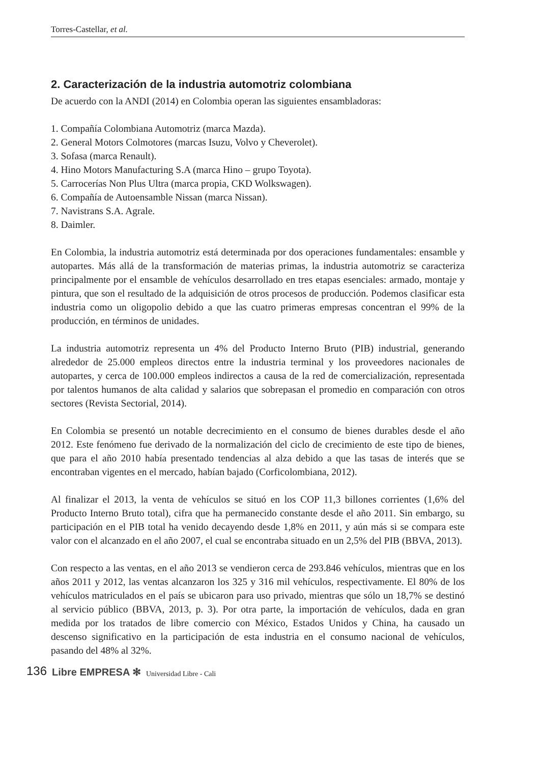Torres-Castellar, et al.
2. Caracterización de la industria automotriz colombiana
De acuerdo con la ANDI (2014) en Colombia operan las siguientes ensambladoras:
1. Compañía Colombiana Automotriz (marca Mazda).
2. General Motors Colmotores (marcas Isuzu, Volvo y Cheverolet).
3. Sofasa (marca Renault).
4. Hino Motors Manufacturing S.A (marca Hino – grupo Toyota).
5. Carrocerías Non Plus Ultra (marca propia, CKD Wolkswagen).
6. Compañía de Autoensamble Nissan (marca Nissan).
7. Navistrans S.A. Agrale.
8. Daimler.
En Colombia, la industria automotriz está determinada por dos operaciones fundamentales: ensamble y autopartes. Más allá de la transformación de materias primas, la industria automotriz se caracteriza principalmente por el ensamble de vehículos desarrollado en tres etapas esenciales: armado, montaje y pintura, que son el resultado de la adquisición de otros procesos de producción. Podemos clasificar esta industria como un oligopolio debido a que las cuatro primeras empresas concentran el 99% de la producción, en términos de unidades.
La industria automotriz representa un 4% del Producto Interno Bruto (PIB) industrial, generando alrededor de 25.000 empleos directos entre la industria terminal y los proveedores nacionales de autopartes, y cerca de 100.000 empleos indirectos a causa de la red de comercialización, representada por talentos humanos de alta calidad y salarios que sobrepasan el promedio en comparación con otros sectores (Revista Sectorial, 2014).
En Colombia se presentó un notable decrecimiento en el consumo de bienes durables desde el año 2012. Este fenómeno fue derivado de la normalización del ciclo de crecimiento de este tipo de bienes, que para el año 2010 había presentado tendencias al alza debido a que las tasas de interés que se encontraban vigentes en el mercado, habían bajado (Corficolombiana, 2012).
Al finalizar el 2013, la venta de vehículos se situó en los COP 11,3 billones corrientes (1,6% del Producto Interno Bruto total), cifra que ha permanecido constante desde el año 2011. Sin embargo, su participación en el PIB total ha venido decayendo desde 1,8% en 2011, y aún más si se compara este valor con el alcanzado en el año 2007, el cual se encontraba situado en un 2,5% del PIB (BBVA, 2013).
Con respecto a las ventas, en el año 2013 se vendieron cerca de 293.846 vehículos, mientras que en los años 2011 y 2012, las ventas alcanzaron los 325 y 316 mil vehículos, respectivamente. El 80% de los vehículos matriculados en el país se ubicaron para uso privado, mientras que sólo un 18,7% se destinó al servicio público (BBVA, 2013, p. 3). Por otra parte, la importación de vehículos, dada en gran medida por los tratados de libre comercio con México, Estados Unidos y China, ha causado un descenso significativo en la participación de esta industria en el consumo nacional de vehículos, pasando del 48% al 32%.
136 Libre EMPRESA ✻ Universidad Libre - Cali